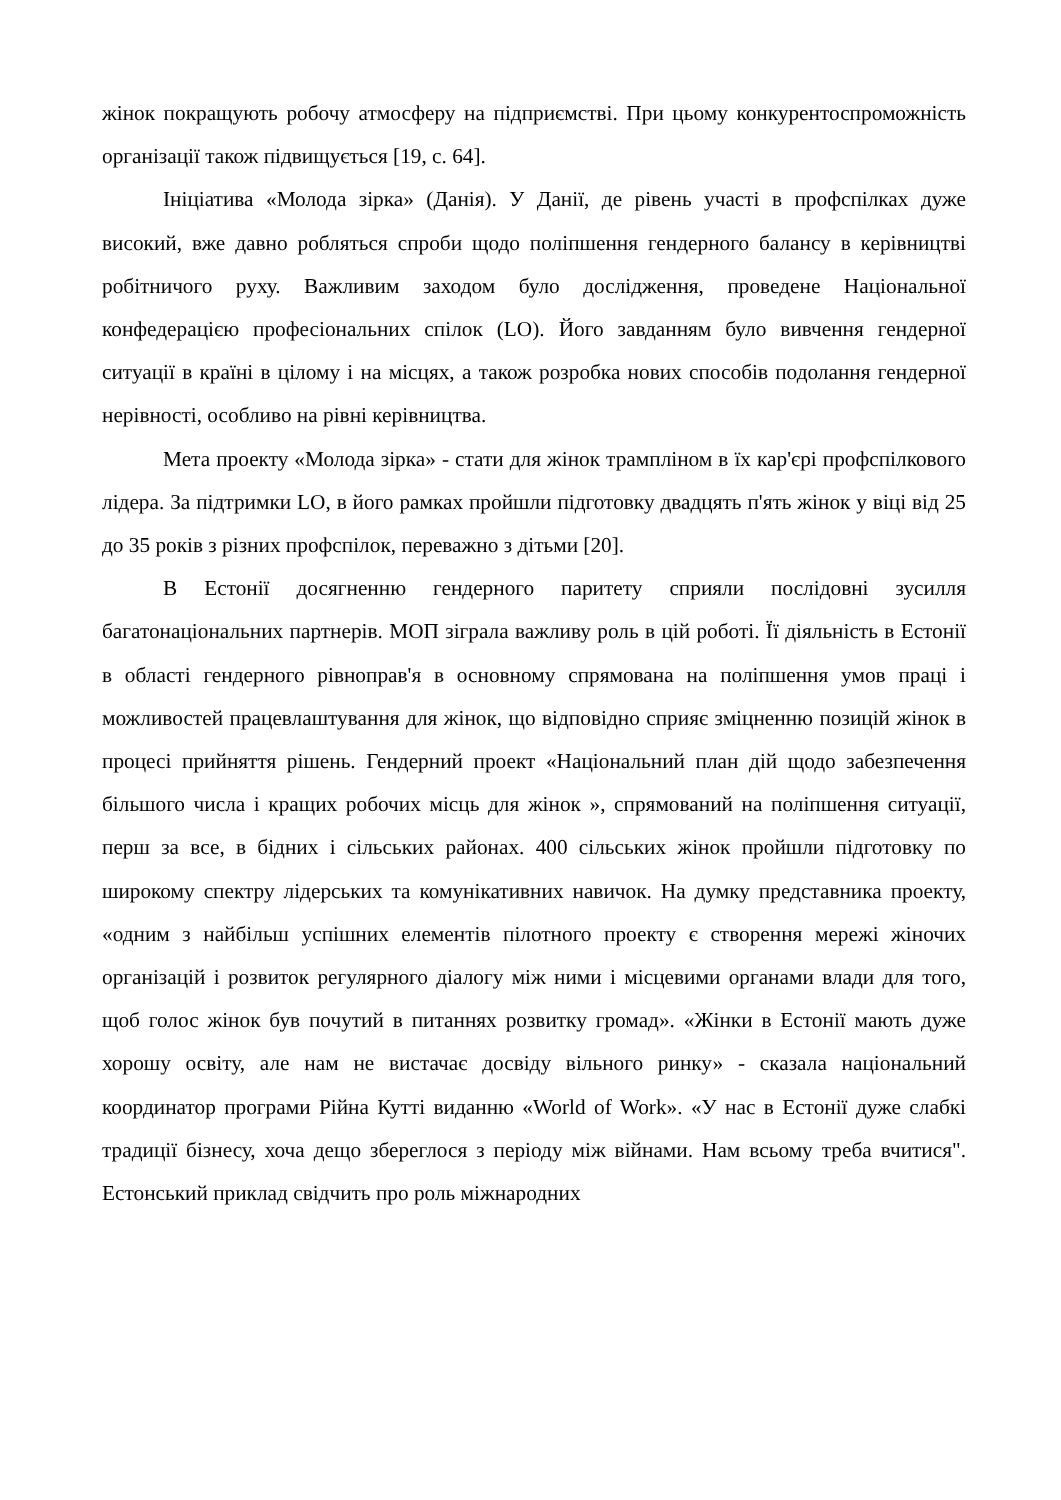жінок покращують робочу атмосферу на підприємстві. При цьому конкурентоспроможність організації також підвищується [19, с. 64].
Ініціатива «Молода зірка» (Данія). У Данії, де рівень участі в профспілках дуже високий, вже давно робляться спроби щодо поліпшення гендерного балансу в керівництві робітничого руху. Важливим заходом було дослідження, проведене Національної конфедерацією професіональних спілок (LO). Його завданням було вивчення гендерної ситуації в країні в цілому і на місцях, а також розробка нових способів подолання гендерної нерівності, особливо на рівні керівництва.
Мета проекту «Молода зірка» - стати для жінок трампліном в їх кар'єрі профспілкового лідера. За підтримки LO, в його рамках пройшли підготовку двадцять п'ять жінок у віці від 25 до 35 років з різних профспілок, переважно з дітьми [20].
В Естонії досягненню гендерного паритету сприяли послідовні зусилля багатонаціональних партнерів. МОП зіграла важливу роль в цій роботі. Її діяльність в Естонії в області гендерного рівноправ'я в основному спрямована на поліпшення умов праці і можливостей працевлаштування для жінок, що відповідно сприяє зміцненню позицій жінок в процесі прийняття рішень. Гендерний проект «Національний план дій щодо забезпечення більшого числа і кращих робочих місць для жінок », спрямований на поліпшення ситуації, перш за все, в бідних і сільських районах. 400 сільських жінок пройшли підготовку по широкому спектру лідерських та комунікативних навичок. На думку представника проекту, «одним з найбільш успішних елементів пілотного проекту є створення мережі жіночих організацій і розвиток регулярного діалогу між ними і місцевими органами влади для того, щоб голос жінок був почутий в питаннях розвитку громад». «Жінки в Естонії мають дуже хорошу освіту, але нам не вистачає досвіду вільного ринку» - сказала національний координатор програми Рійна Кутті виданню «World of Work». «У нас в Естонії дуже слабкі традиції бізнесу, хоча дещо збереглося з періоду між війнами. Нам всьому треба вчитися". Естонський приклад свідчить про роль міжнародних